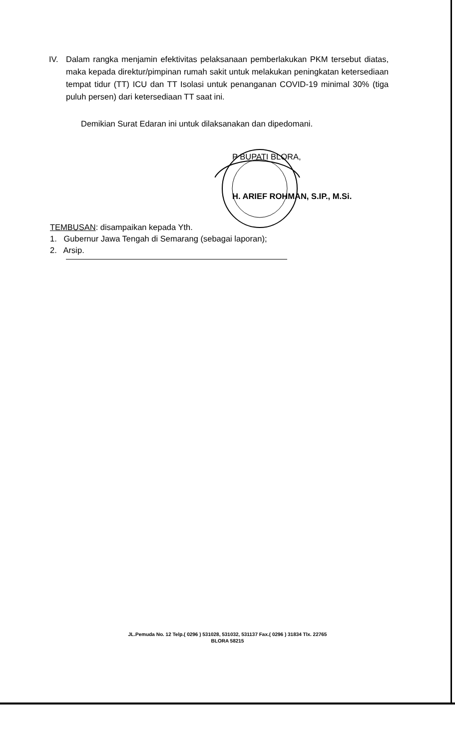IV. Dalam rangka menjamin efektivitas pelaksanaan pemberlakukan PKM tersebut diatas, maka kepada direktur/pimpinan rumah sakit untuk melakukan peningkatan ketersediaan tempat tidur (TT) ICU dan TT Isolasi untuk penanganan COVID-19 minimal 30% (tiga puluh persen) dari ketersediaan TT saat ini.
Demikian Surat Edaran ini untuk dilaksanakan dan dipedomani.
P BUPATI BLORA,
H. ARIEF ROHMAN, S.IP., M.Si.
TEMBUSAN: disampaikan kepada Yth.
1. Gubernur Jawa Tengah di Semarang (sebagai laporan);
2. Arsip.
JL.Pemuda No. 12 Telp.( 0296 ) 531028, 531032, 531137 Fax.( 0296 ) 31834 Tlx. 22765
BLORA 58215